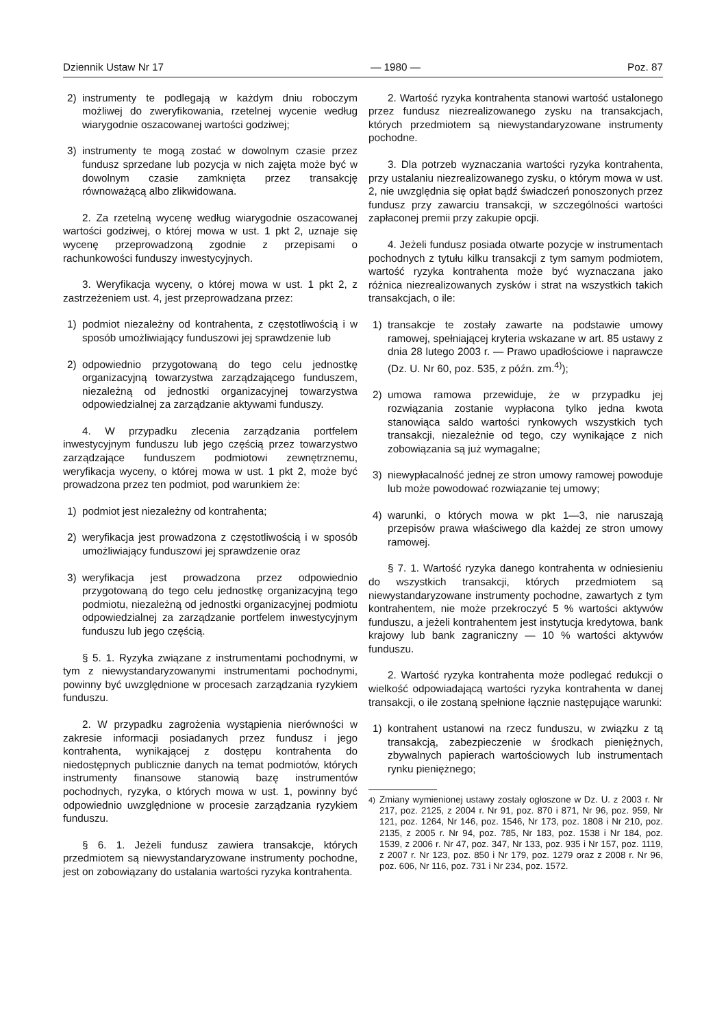Dziennik Ustaw Nr 17 — 1980 — Poz. 87
2) instrumenty te podlegają w każdym dniu roboczym możliwej do zweryfikowania, rzetelnej wycenie według wiarygodnie oszacowanej wartości godziwej;
3) instrumenty te mogą zostać w dowolnym czasie przez fundusz sprzedane lub pozycja w nich zajęta może być w dowolnym czasie zamknięta przez transakcję równoważącą albo zlikwidowana.
2. Za rzetelną wycenę według wiarygodnie oszacowanej wartości godziwej, o której mowa w ust. 1 pkt 2, uznaje się wycenę przeprowadzoną zgodnie z przepisami o rachunkowości funduszy inwestycyjnych.
3. Weryfikacja wyceny, o której mowa w ust. 1 pkt 2, z zastrzeżeniem ust. 4, jest przeprowadzana przez:
1) podmiot niezależny od kontrahenta, z częstotliwością i w sposób umożliwiający funduszowi jej sprawdzenie lub
2) odpowiednio przygotowaną do tego celu jednostkę organizacyjną towarzystwa zarządzającego funduszem, niezależną od jednostki organizacyjnej towarzystwa odpowiedzialnej za zarządzanie aktywami funduszy.
4. W przypadku zlecenia zarządzania portfelem inwestycyjnym funduszu lub jego częścią przez towarzystwo zarządzające funduszem podmiotowi zewnętrznemu, weryfikacja wyceny, o której mowa w ust. 1 pkt 2, może być prowadzona przez ten podmiot, pod warunkiem że:
1) podmiot jest niezależny od kontrahenta;
2) weryfikacja jest prowadzona z częstotliwością i w sposób umożliwiający funduszowi jej sprawdzenie oraz
3) weryfikacja jest prowadzona przez odpowiednio przygotowaną do tego celu jednostkę organizacyjną tego podmiotu, niezależną od jednostki organizacyjnej podmiotu odpowiedzialnej za zarządzanie portfelem inwestycyjnym funduszu lub jego częścią.
§ 5. 1. Ryzyka związane z instrumentami pochodnymi, w tym z niewystandaryzowanymi instrumentami pochodnymi, powinny być uwzględnione w procesach zarządzania ryzykiem funduszu.
2. W przypadku zagrożenia wystąpienia nierówności w zakresie informacji posiadanych przez fundusz i jego kontrahenta, wynikającej z dostępu kontrahenta do niedostępnych publicznie danych na temat podmiotów, których instrumenty finansowe stanowią bazę instrumentów pochodnych, ryzyka, o których mowa w ust. 1, powinny być odpowiednio uwzględnione w procesie zarządzania ryzykiem funduszu.
§ 6. 1. Jeżeli fundusz zawiera transakcje, których przedmiotem są niewystandaryzowane instrumenty pochodne, jest on zobowiązany do ustalania wartości ryzyka kontrahenta.
2. Wartość ryzyka kontrahenta stanowi wartość ustalonego przez fundusz niezrealizowanego zysku na transakcjach, których przedmiotem są niewystandaryzowane instrumenty pochodne.
3. Dla potrzeb wyznaczania wartości ryzyka kontrahenta, przy ustalaniu niezrealizowanego zysku, o którym mowa w ust. 2, nie uwzględnia się opłat bądź świadczeń ponoszonych przez fundusz przy zawarciu transakcji, w szczególności wartości zapłaconej premii przy zakupie opcji.
4. Jeżeli fundusz posiada otwarte pozycje w instrumentach pochodnych z tytułu kilku transakcji z tym samym podmiotem, wartość ryzyka kontrahenta może być wyznaczana jako różnica niezrealizowanych zysków i strat na wszystkich takich transakcjach, o ile:
1) transakcje te zostały zawarte na podstawie umowy ramowej, spełniającej kryteria wskazane w art. 85 ustawy z dnia 28 lutego 2003 r. — Prawo upadłościowe i naprawcze (Dz. U. Nr 60, poz. 535, z późn. zm.<sup>4)</sup>);
2) umowa ramowa przewiduje, że w przypadku jej rozwiązania zostanie wypłacona tylko jedna kwota stanowiąca saldo wartości rynkowych wszystkich tych transakcji, niezależnie od tego, czy wynikające z nich zobowiązania są już wymagalne;
3) niewypłacalność jednej ze stron umowy ramowej powoduje lub może powodować rozwiązanie tej umowy;
4) warunki, o których mowa w pkt 1—3, nie naruszają przepisów prawa właściwego dla każdej ze stron umowy ramowej.
§ 7. 1. Wartość ryzyka danego kontrahenta w odniesieniu do wszystkich transakcji, których przedmiotem są niewystandaryzowane instrumenty pochodne, zawartych z tym kontrahentem, nie może przekroczyć 5 % wartości aktywów funduszu, a jeżeli kontrahentem jest instytucja kredytowa, bank krajowy lub bank zagraniczny — 10 % wartości aktywów funduszu.
2. Wartość ryzyka kontrahenta może podlegać redukcji o wielkość odpowiadającą wartości ryzyka kontrahenta w danej transakcji, o ile zostaną spełnione łącznie następujące warunki:
1) kontrahent ustanowi na rzecz funduszu, w związku z tą transakcją, zabezpieczenie w środkach pieniężnych, zbywalnych papierach wartościowych lub instrumentach rynku pieniężnego;
<sup>4)</sup> Zmiany wymienionej ustawy zostały ogłoszone w Dz. U. z 2003 r. Nr 217, poz. 2125, z 2004 r. Nr 91, poz. 870 i 871, Nr 96, poz. 959, Nr 121, poz. 1264, Nr 146, poz. 1546, Nr 173, poz. 1808 i Nr 210, poz. 2135, z 2005 r. Nr 94, poz. 785, Nr 183, poz. 1538 i Nr 184, poz. 1539, z 2006 r. Nr 47, poz. 347, Nr 133, poz. 935 i Nr 157, poz. 1119, z 2007 r. Nr 123, poz. 850 i Nr 179, poz. 1279 oraz z 2008 r. Nr 96, poz. 606, Nr 116, poz. 731 i Nr 234, poz. 1572.